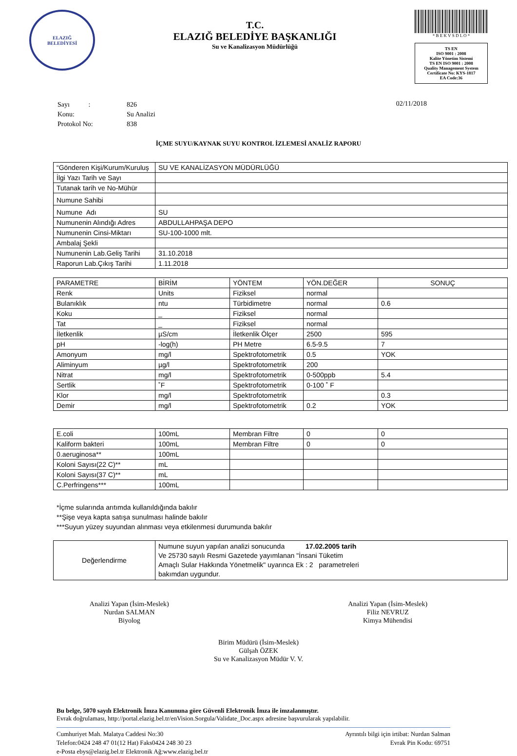ELAZIĞ
BELEDİYESİ
T.C.
ELAZIĞ BELEDİYE BAŞKANLIĞI
Su ve Kanalizasyon Müdürlüğü
* B E K V S D L O *
TS EN
ISO 9001 : 2008
Kalite Yönetim Sistemi
TS EN ISO 9001 : 2008
Quality Management System
Certificate No: KYS-1817
EA Code:36
| Sayı : | 826 |
| Konu: | Su Analizi |
| Protokol No: | 838 |
02/11/2018
İÇME SUYU/KAYNAK SUYU KONTROL İZLEMESİ ANALİZ RAPORU
| “Gönderen Kişi/Kurum/Kuruluş | SU VE KANALİZASYON MÜDÜRLÜĞÜ |
| İlgi Yazı Tarih ve Sayı | |
| Tutanak tarih ve No-Mühür | |
| Numune Sahibi | |
| Numune Adı | SU |
| Numunenin Alındığı Adres | ABDULLAHPAŞA DEPO |
| Numunenin Cinsi-Miktarı | SU-100-1000 mlt. |
| Ambalaj Şekli | |
| Numunenin Lab.Geliş Tarihi | 31.10.2018 |
| Raporun Lab.Çıkış Tarihi | 1.11.2018 |
| PARAMETRE | BİRİM | YÖNTEM | YÖN.DEĞER | SONUÇ |
| Renk | Units | Fiziksel | normal | |
| Bulanıklık | ntu | Türbidimetre | normal | 0.6 |
| Koku | _ | Fiziksel | normal | |
| Tat | _ | Fiziksel | normal | |
| İletkenlik | µS/cm | İletkenlik Ölçer | 2500 | 595 |
| pH | -log(h) | PH Metre | 6.5-9.5 | 7 |
| Amonyum | mg/l | Spektrofotometrik | 0.5 | YOK |
| Aliminyum | µg/l | Spektrofotometrik | 200 | |
| Nitrat | mg/l | Spektrofotometrik | 0-500ppb | 5.4 |
| Sertlik | ˚F | Spektrofotometrik | 0-100 ˚ F | |
| Klor | mg/l | Spektrofotometrik | | 0.3 |
| Demir | mg/l | Spektrofotometrik | 0.2 | YOK |
| E.coli | 100mL | Membran Filtre | 0 | 0 |
| Kaliform bakteri | 100mL | Membran Filtre | 0 | 0 |
| 0.aeruginosa** | 100mL | | | |
| Koloni Sayısı(22 C)** | mL | | | |
| Koloni Sayısı(37 C)** | mL | | | |
| C.Perfringens*** | 100mL | | | |
*İçme sularında arıtımda kullanıldığında bakılır
**Şişe veya kapta satışa sunulması halinde bakılır
***Suyun yüzey suyundan alınması veya etkilenmesi durumunda bakılır
| Değerlendirme | Numune suyun yapılan analizi sonucunda 17.02.2005 tarih Ve 25730 sayılı Resmi Gazetede yayımlanan "İnsani Tüketim Amaçlı Sular Hakkında Yönetmelik" uyarınca Ek : 2 parametreleri bakımdan uygundur. |
Analizi Yapan (İsim-Meslek)
Nurdan SALMAN
Biyolog
Analizi Yapan (İsim-Meslek)
Filiz NEVRUZ
Kimya Mühendisi
Birim Müdürü (İsim-Meslek)
Gülşah ÖZEK
Su ve Kanalizasyon Müdür V. V.
Bu belge, 5070 sayılı Elektronik İmza Kanununa göre Güvenli Elektronik İmza ile imzalanmıştır.
Evrak doğrulaması, http://portal.elazig.bel.tr/enVision.Sorgula/Validate_Doc.aspx adresine başvurularak yapılabilir.
Cumhuriyet Mah. Malatya Caddesi No:30
Telefon:0424 248 47 01(12 Hat) Faks0424 248 30 23
e-Posta ebys@elazig.bel.tr Elektronik Ağ:www.elazig.bel.tr
Ayrıntılı bilgi için irtibat: Nurdan Salman
Evrak Pin Kodu: 69751